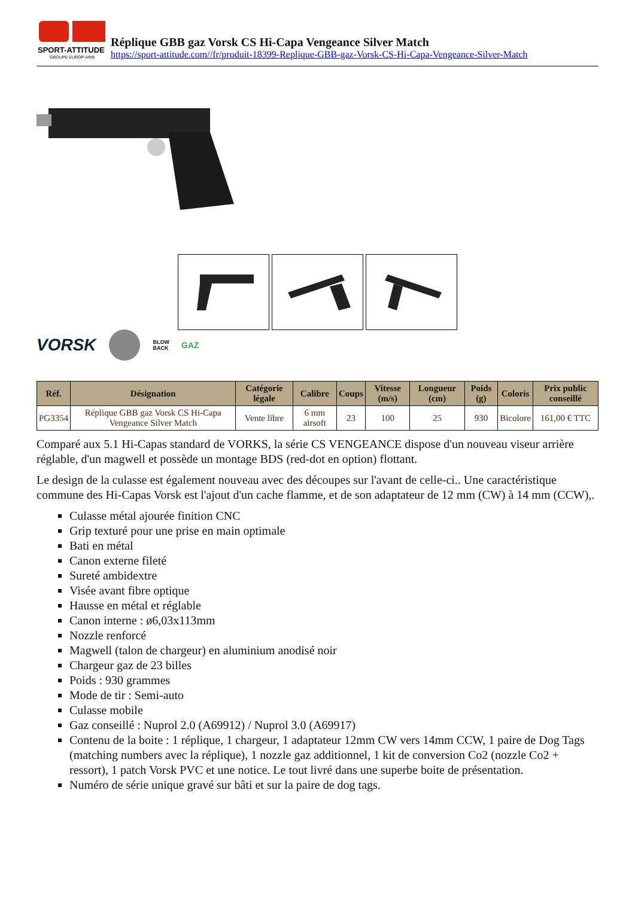SPORT-ATTITUDE
GROUPE EUROP-ARM
Réplique GBB gaz Vorsk CS Hi-Capa Vengeance Silver Match
https://sport-attitude.com//fr/produit-18399-Replique-GBB-gaz-Vorsk-CS-Hi-Capa-Vengeance-Silver-Match
VORSK BLOW
BACK GAZ
| Réf. | Désignation | Catégorie légale | Calibre | Coups | Vitesse (m/s) | Longueur (cm) | Poids (g) | Coloris | Prix public conseillé |
| --- | --- | --- | --- | --- | --- | --- | --- | --- | --- |
| PG3354 | Réplique GBB gaz Vorsk CS Hi-Capa Vengeance Silver Match | Vente libre | 6 mm airsoft | 23 | 100 | 25 | 930 | Bicolore | 161,00 € TTC |
Comparé aux 5.1 Hi-Capas standard de VORKS, la série CS VENGEANCE dispose d'un nouveau viseur arrière réglable, d'un magwell et possède un montage BDS (red-dot en option) flottant.
Le design de la culasse est également nouveau avec des découpes sur l'avant de celle-ci.. Une caractéristique commune des Hi-Capas Vorsk est l'ajout d'un cache flamme, et de son adaptateur de 12 mm (CW) à 14 mm (CCW),.
Culasse métal ajourée finition CNC
Grip texturé pour une prise en main optimale
Bati en métal
Canon externe fileté
Sureté ambidextre
Visée avant fibre optique
Hausse en métal et réglable
Canon interne : ø6,03x113mm
Nozzle renforcé
Magwell (talon de chargeur) en aluminium anodisé noir
Chargeur gaz de 23 billes
Poids : 930 grammes
Mode de tir : Semi-auto
Culasse mobile
Gaz conseillé : Nuprol 2.0 (A69912) / Nuprol 3.0 (A69917)
Contenu de la boite : 1 réplique, 1 chargeur, 1 adaptateur 12mm CW vers 14mm CCW, 1 paire de Dog Tags (matching numbers avec la réplique), 1 nozzle gaz additionnel, 1 kit de conversion Co2 (nozzle Co2 + ressort), 1 patch Vorsk PVC et une notice. Le tout livré dans une superbe boite de présentation.
Numéro de série unique gravé sur bâti et sur la paire de dog tags.